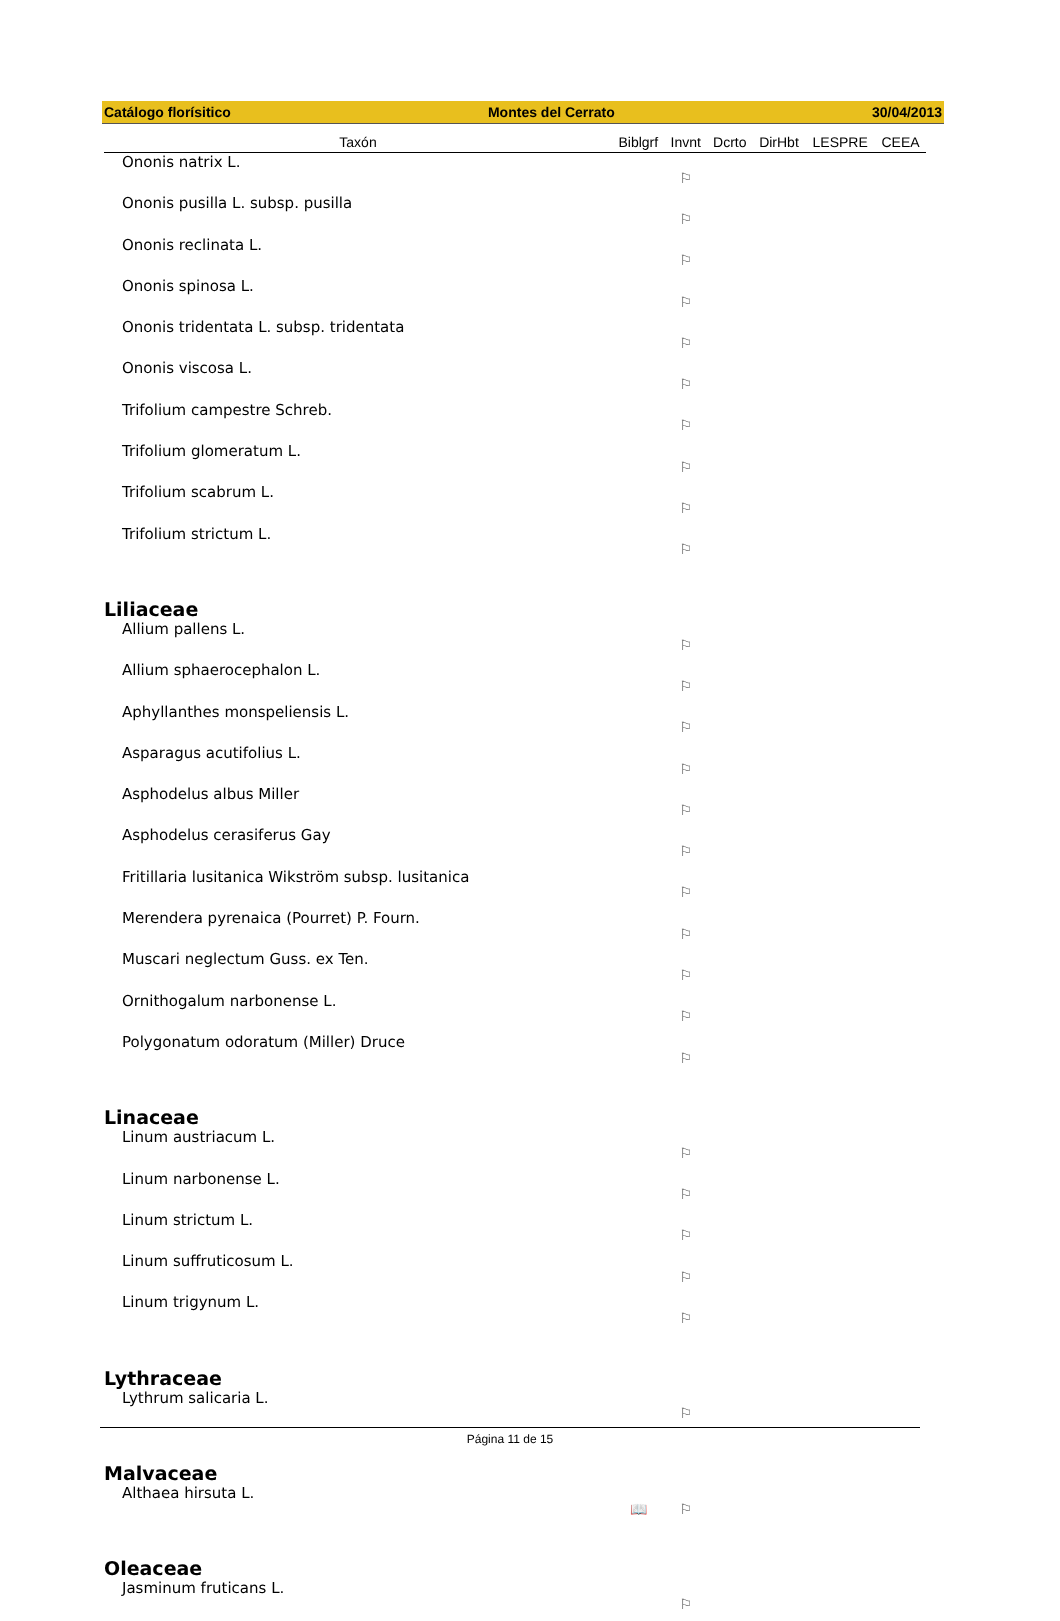Catálogo florísitico Montes del Cerrato 30/04/2013
| Taxón | Biblgrf | Invnt | Dcrto | DirHbt | LESPRE | CEEA |
| --- | --- | --- | --- | --- | --- | --- |
| Ononis natrix L. | | ⚐ | | | | |
| Ononis pusilla L. subsp. pusilla | | ⚐ | | | | |
| Ononis reclinata L. | | ⚐ | | | | |
| Ononis spinosa L. | | ⚐ | | | | |
| Ononis tridentata L. subsp. tridentata | | ⚐ | | | | |
| Ononis viscosa L. | | ⚐ | | | | |
| Trifolium campestre Schreb. | | ⚐ | | | | |
| Trifolium glomeratum L. | | ⚐ | | | | |
| Trifolium scabrum L. | | ⚐ | | | | |
| Trifolium strictum L. | | ⚐ | | | | |
| Liliaceae | | | | | | |
| Allium pallens L. | | ⚐ | | | | |
| Allium sphaerocephalon L. | | ⚐ | | | | |
| Aphyllanthes monspeliensis L. | | ⚐ | | | | |
| Asparagus acutifolius L. | | ⚐ | | | | |
| Asphodelus albus Miller | | ⚐ | | | | |
| Asphodelus cerasiferus Gay | | ⚐ | | | | |
| Fritillaria lusitanica Wikström subsp. lusitanica | | ⚐ | | | | |
| Merendera pyrenaica (Pourret) P. Fourn. | | ⚐ | | | | |
| Muscari neglectum Guss. ex Ten. | | ⚐ | | | | |
| Ornithogalum narbonense L. | | ⚐ | | | | |
| Polygonatum odoratum (Miller) Druce | | ⚐ | | | | |
| Linaceae | | | | | | |
| Linum austriacum L. | | ⚐ | | | | |
| Linum narbonense L. | | ⚐ | | | | |
| Linum strictum L. | | ⚐ | | | | |
| Linum suffruticosum L. | | ⚐ | | | | |
| Linum trigynum L. | | ⚐ | | | | |
| Lythraceae | | | | | | |
| Lythrum salicaria L. | | ⚐ | | | | |
| Malvaceae | | | | | | |
| Althaea hirsuta L. | 📖 | ⚐ | | | | |
| Oleaceae | | | | | | |
| Jasminum fruticans L. | | ⚐ | | | | |
Página 11 de 15